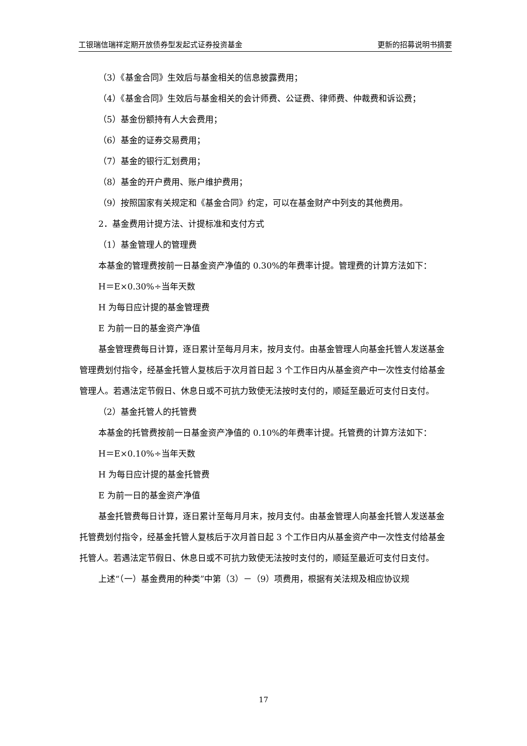工银瑞信瑞祥定期开放债券型发起式证券投资基金 更新的招募说明书摘要
（3）《基金合同》生效后与基金相关的信息披露费用；
（4）《基金合同》生效后与基金相关的会计师费、公证费、律师费、仲裁费和诉讼费；
（5）基金份额持有人大会费用；
（6）基金的证券交易费用；
（7）基金的银行汇划费用；
（8）基金的开户费用、账户维护费用；
（9）按照国家有关规定和《基金合同》约定，可以在基金财产中列支的其他费用。
2．基金费用计提方法、计提标准和支付方式
（1）基金管理人的管理费
本基金的管理费按前一日基金资产净值的 0.30%的年费率计提。管理费的计算方法如下：
H＝E×0.30%÷当年天数
H 为每日应计提的基金管理费
E 为前一日的基金资产净值
基金管理费每日计算，逐日累计至每月月末，按月支付。由基金管理人向基金托管人发送基金管理费划付指令，经基金托管人复核后于次月首日起 3 个工作日内从基金资产中一次性支付给基金管理人。若遇法定节假日、休息日或不可抗力致使无法按时支付的，顺延至最近可支付日支付。
（2）基金托管人的托管费
本基金的托管费按前一日基金资产净值的 0.10%的年费率计提。托管费的计算方法如下：
H＝E×0.10%÷当年天数
H 为每日应计提的基金托管费
E 为前一日的基金资产净值
基金托管费每日计算，逐日累计至每月月末，按月支付。由基金管理人向基金托管人发送基金托管费划付指令，经基金托管人复核后于次月首日起 3 个工作日内从基金资产中一次性支付给基金托管人。若遇法定节假日、休息日或不可抗力致使无法按时支付的，顺延至最近可支付日支付。
上述“（一）基金费用的种类”中第（3）－（9）项费用，根据有关法规及相应协议规
17